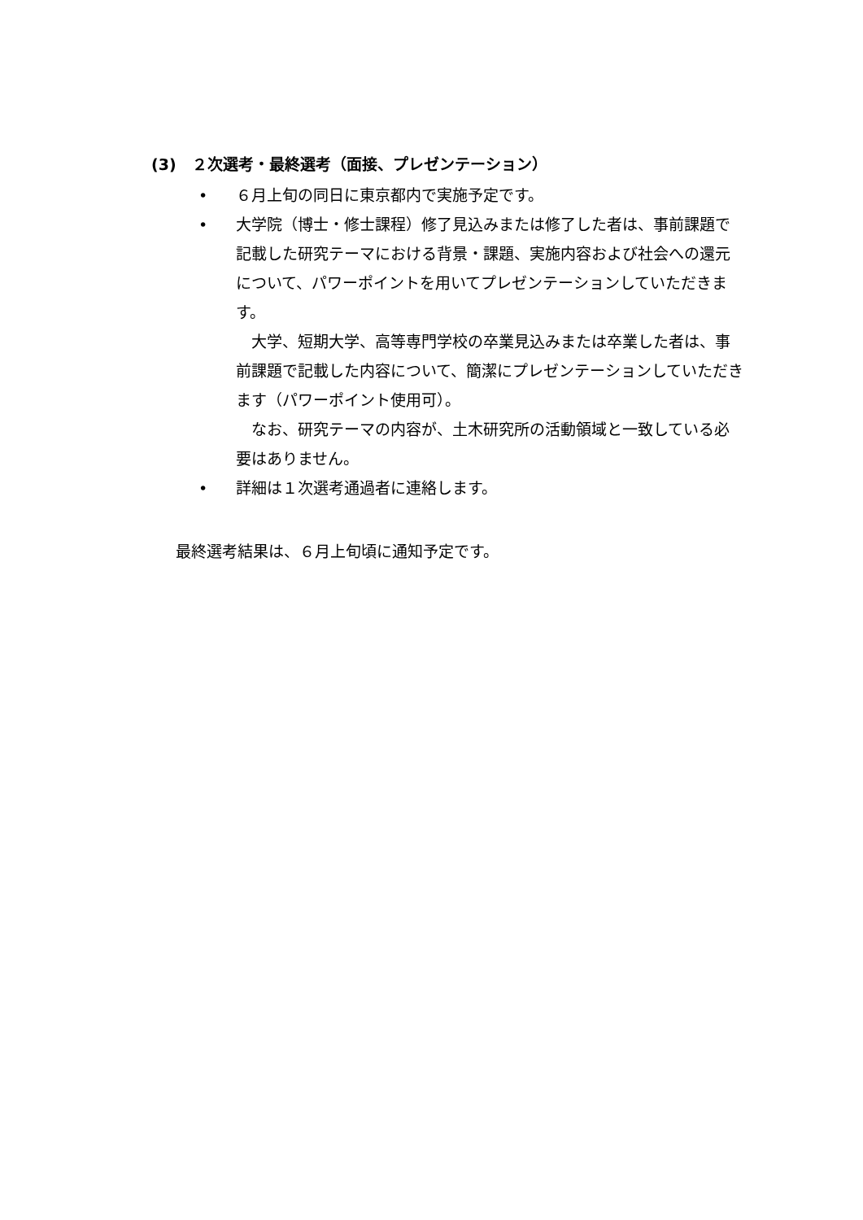(3)　２次選考・最終選考（面接、プレゼンテーション）
• ６月上旬の同日に東京都内で実施予定です。
• 大学院（博士・修士課程）修了見込みまたは修了した者は、事前課題で記載した研究テーマにおける背景・課題、実施内容および社会への還元について、パワーポイントを用いてプレゼンテーションしていただきます。
　大学、短期大学、高等専門学校の卒業見込みまたは卒業した者は、事前課題で記載した内容について、簡潔にプレゼンテーションしていただきます（パワーポイント使用可）。
　なお、研究テーマの内容が、土木研究所の活動領域と一致している必要はありません。
• 詳細は１次選考通過者に連絡します。
最終選考結果は、６月上旬頃に通知予定です。